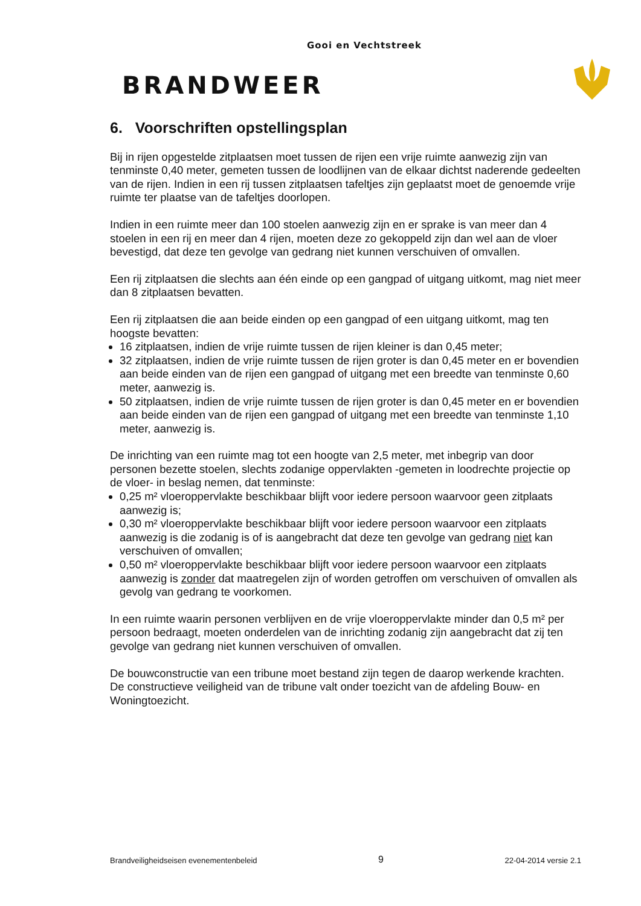Gooi en Vechtstreek
BRANDWEER
6. Voorschriften opstellingsplan
Bij in rijen opgestelde zitplaatsen moet tussen de rijen een vrije ruimte aanwezig zijn van tenminste 0,40 meter, gemeten tussen de loodlijnen van de elkaar dichtst naderende gedeelten van de rijen. Indien in een rij tussen zitplaatsen tafeltjes zijn geplaatst moet de genoemde vrije ruimte ter plaatse van de tafeltjes doorlopen.
Indien in een ruimte meer dan 100 stoelen aanwezig zijn en er sprake is van meer dan 4 stoelen in een rij en meer dan 4 rijen, moeten deze zo gekoppeld zijn dan wel aan de vloer bevestigd, dat deze ten gevolge van gedrang niet kunnen verschuiven of omvallen.
Een rij zitplaatsen die slechts aan één einde op een gangpad of uitgang uitkomt, mag niet meer dan 8 zitplaatsen bevatten.
Een rij zitplaatsen die aan beide einden op een gangpad of een uitgang uitkomt, mag ten hoogste bevatten:
16 zitplaatsen, indien de vrije ruimte tussen de rijen kleiner is dan 0,45 meter;
32 zitplaatsen, indien de vrije ruimte tussen de rijen groter is dan 0,45 meter en er bovendien aan beide einden van de rijen een gangpad of uitgang met een breedte van tenminste 0,60 meter, aanwezig is.
50 zitplaatsen, indien de vrije ruimte tussen de rijen groter is dan 0,45 meter en er bovendien aan beide einden van de rijen een gangpad of uitgang met een breedte van tenminste 1,10 meter, aanwezig is.
De inrichting van een ruimte mag tot een hoogte van 2,5 meter, met inbegrip van door personen bezette stoelen, slechts zodanige oppervlakten -gemeten in loodrechte projectie op de vloer- in beslag nemen, dat tenminste:
0,25 m² vloeroppervlakte beschikbaar blijft voor iedere persoon waarvoor geen zitplaats aanwezig is;
0,30 m² vloeroppervlakte beschikbaar blijft voor iedere persoon waarvoor een zitplaats aanwezig is die zodanig is of is aangebracht dat deze ten gevolge van gedrang niet kan verschuiven of omvallen;
0,50 m² vloeroppervlakte beschikbaar blijft voor iedere persoon waarvoor een zitplaats aanwezig is zonder dat maatregelen zijn of worden getroffen om verschuiven of omvallen als gevolg van gedrang te voorkomen.
In een ruimte waarin personen verblijven en de vrije vloeroppervlakte minder dan 0,5 m² per persoon bedraagt, moeten onderdelen van de inrichting zodanig zijn aangebracht dat zij ten gevolge van gedrang niet kunnen verschuiven of omvallen.
De bouwconstructie van een tribune moet bestand zijn tegen de daarop werkende krachten. De constructieve veiligheid van de tribune valt onder toezicht van de afdeling Bouw- en Woningtoezicht.
Brandveiligheidseisen evenementenbeleid 9 22-04-2014 versie 2.1